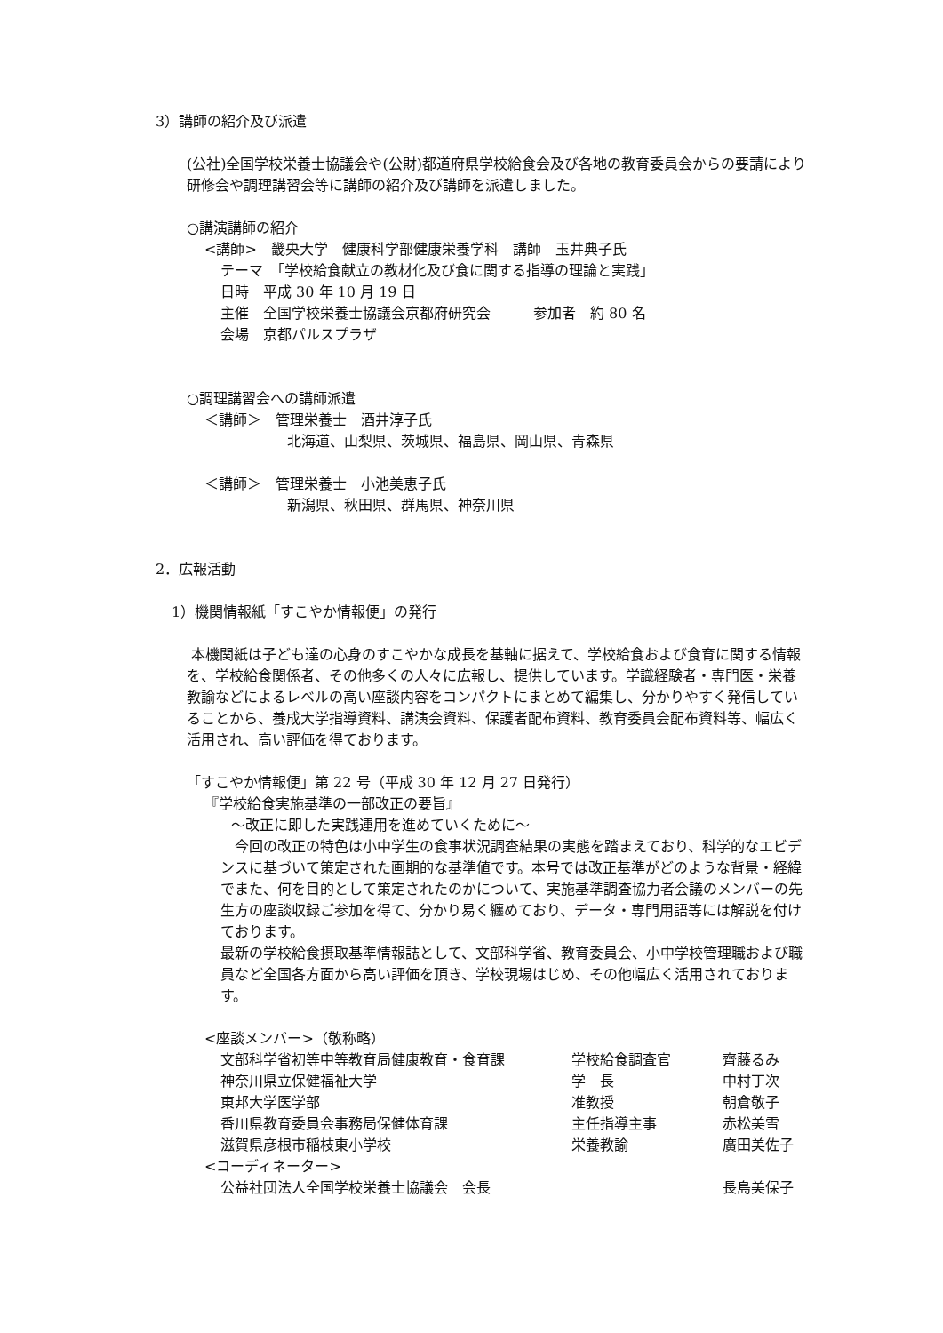3）講師の紹介及び派遣
(公社)全国学校栄養士協議会や(公財)都道府県学校給食会及び各地の教育委員会からの要請により研修会や調理講習会等に講師の紹介及び講師を派遣しました。
○講演講師の紹介
<講師>　畿央大学　健康科学部健康栄養学科　講師　玉井典子氏
テーマ　「学校給食献立の教材化及び食に関する指導の理論と実践」
日時　平成 30 年 10 月 19 日
主催　全国学校栄養士協議会京都府研究会　　　参加者　約 80 名
会場　京都パルスプラザ
○調理講習会への講師派遣
＜講師＞　管理栄養士　酒井淳子氏
北海道、山梨県、茨城県、福島県、岡山県、青森県
＜講師＞　管理栄養士　小池美恵子氏
新潟県、秋田県、群馬県、神奈川県
2．広報活動
1）機関情報紙「すこやか情報便」の発行
本機関紙は子ども達の心身のすこやかな成長を基軸に据えて、学校給食および食育に関する情報を、学校給食関係者、その他多くの人々に広報し、提供しています。学識経験者・専門医・栄養教諭などによるレベルの高い座談内容をコンパクトにまとめて編集し、分かりやすく発信していることから、養成大学指導資料、講演会資料、保護者配布資料、教育委員会配布資料等、幅広く活用され、高い評価を得ております。
「すこやか情報便」第 22 号（平成 30 年 12 月 27 日発行）
『学校給食実施基準の一部改正の要旨』
～改正に即した実践運用を進めていくために～
　今回の改正の特色は小中学生の食事状況調査結果の実態を踏まえており、科学的なエビデンスに基づいて策定された画期的な基準値です。本号では改正基準がどのような背景・経緯でまた、何を目的として策定されたのかについて、実施基準調査協力者会議のメンバーの先生方の座談収録ご参加を得て、分かり易く纏めており、データ・専門用語等には解説を付けております。
最新の学校給食摂取基準情報誌として、文部科学省、教育委員会、小中学校管理職および職員など全国各方面から高い評価を頂き、学校現場はじめ、その他幅広く活用されております。
<座談メンバー>（敬称略）
| 文部科学省初等中等教育局健康教育・食育課 | 学校給食調査官 | 齊藤るみ |
| 神奈川県立保健福祉大学 | 学 長 | 中村丁次 |
| 東邦大学医学部 | 准教授 | 朝倉敬子 |
| 香川県教育委員会事務局保健体育課 | 主任指導主事 | 赤松美雪 |
| 滋賀県彦根市稲枝東小学校 | 栄養教諭 | 廣田美佐子 |
<コーディネーター>
| 公益社団法人全国学校栄養士協議会 会長 | | 長島美保子 |